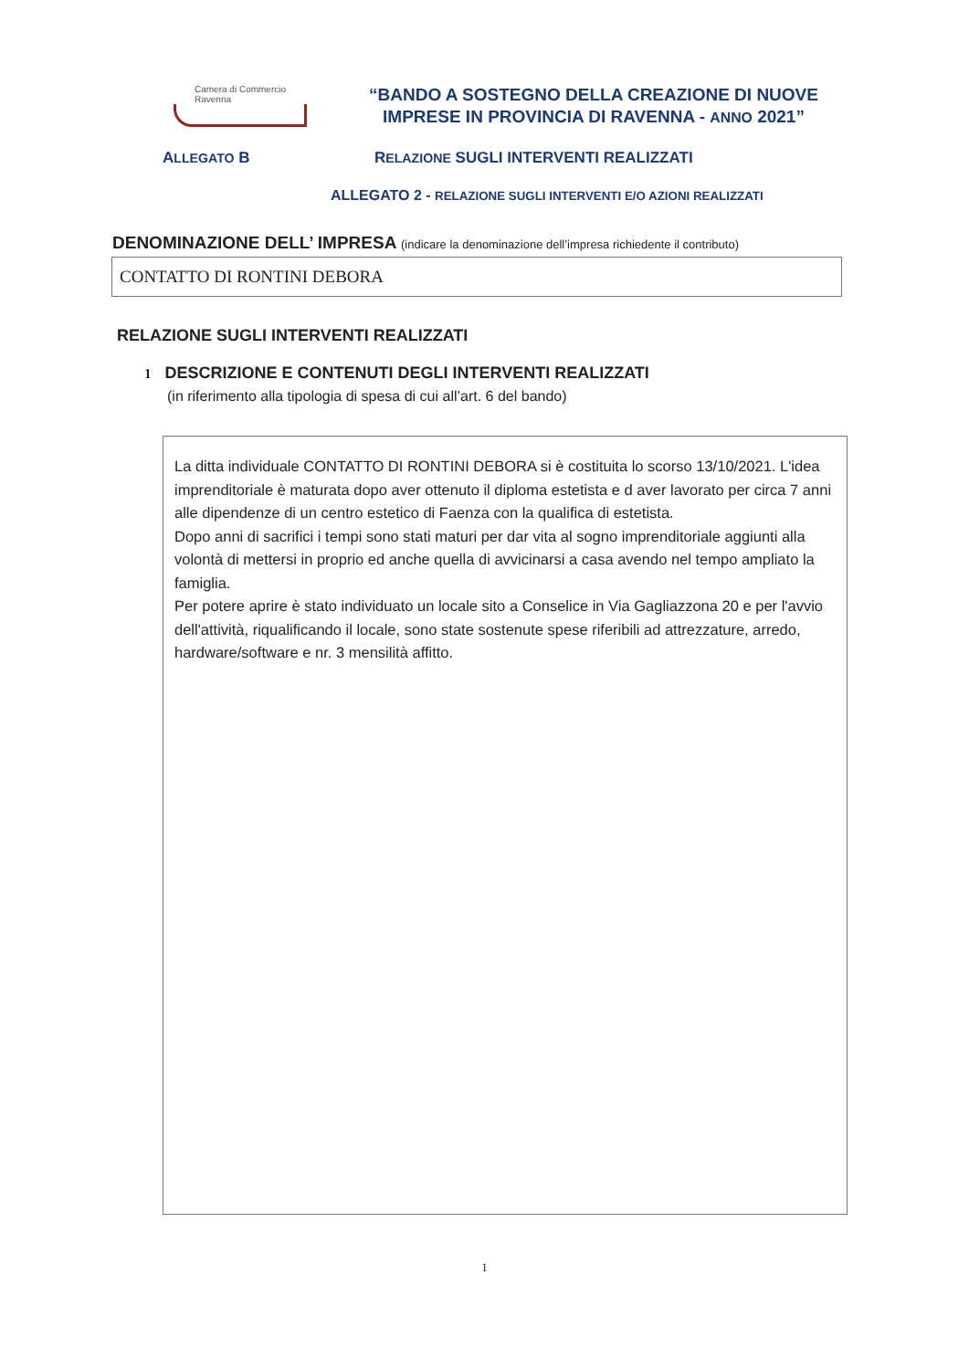Camera di Commercio
Ravenna
“BANDO A SOSTEGNO DELLA CREAZIONE DI NUOVE IMPRESE IN PROVINCIA DI RAVENNA - ANNO 2021”
ALLEGATO B RELAZIONE SUGLI INTERVENTI REALIZZATI
ALLEGATO 2 - RELAZIONE SUGLI INTERVENTI E/O AZIONI REALIZZATI
DENOMINAZIONE DELL’ IMPRESA (indicare la denominazione dell’impresa richiedente il contributo)
CONTATTO DI RONTINI DEBORA
RELAZIONE SUGLI INTERVENTI REALIZZATI
1 DESCRIZIONE E CONTENUTI DEGLI INTERVENTI REALIZZATI
(in riferimento alla tipologia di spesa di cui all’art. 6 del bando)
La ditta individuale CONTATTO DI RONTINI DEBORA si è costituita lo scorso 13/10/2021. L'idea imprenditoriale è maturata dopo aver ottenuto il diploma estetista e d aver lavorato per circa 7 anni alle dipendenze di un centro estetico di Faenza con la qualifica di estetista.
Dopo anni di sacrifici i tempi sono stati maturi per dar vita al sogno imprenditoriale aggiunti alla volontà di mettersi in proprio ed anche quella di avvicinarsi a casa avendo nel tempo ampliato la famiglia.
Per potere aprire è stato individuato un locale sito a Conselice in Via Gagliazzona 20 e per l'avvio dell'attività, riqualificando il locale, sono state sostenute spese riferibili ad attrezzature, arredo, hardware/software e nr. 3 mensilità affitto.
1